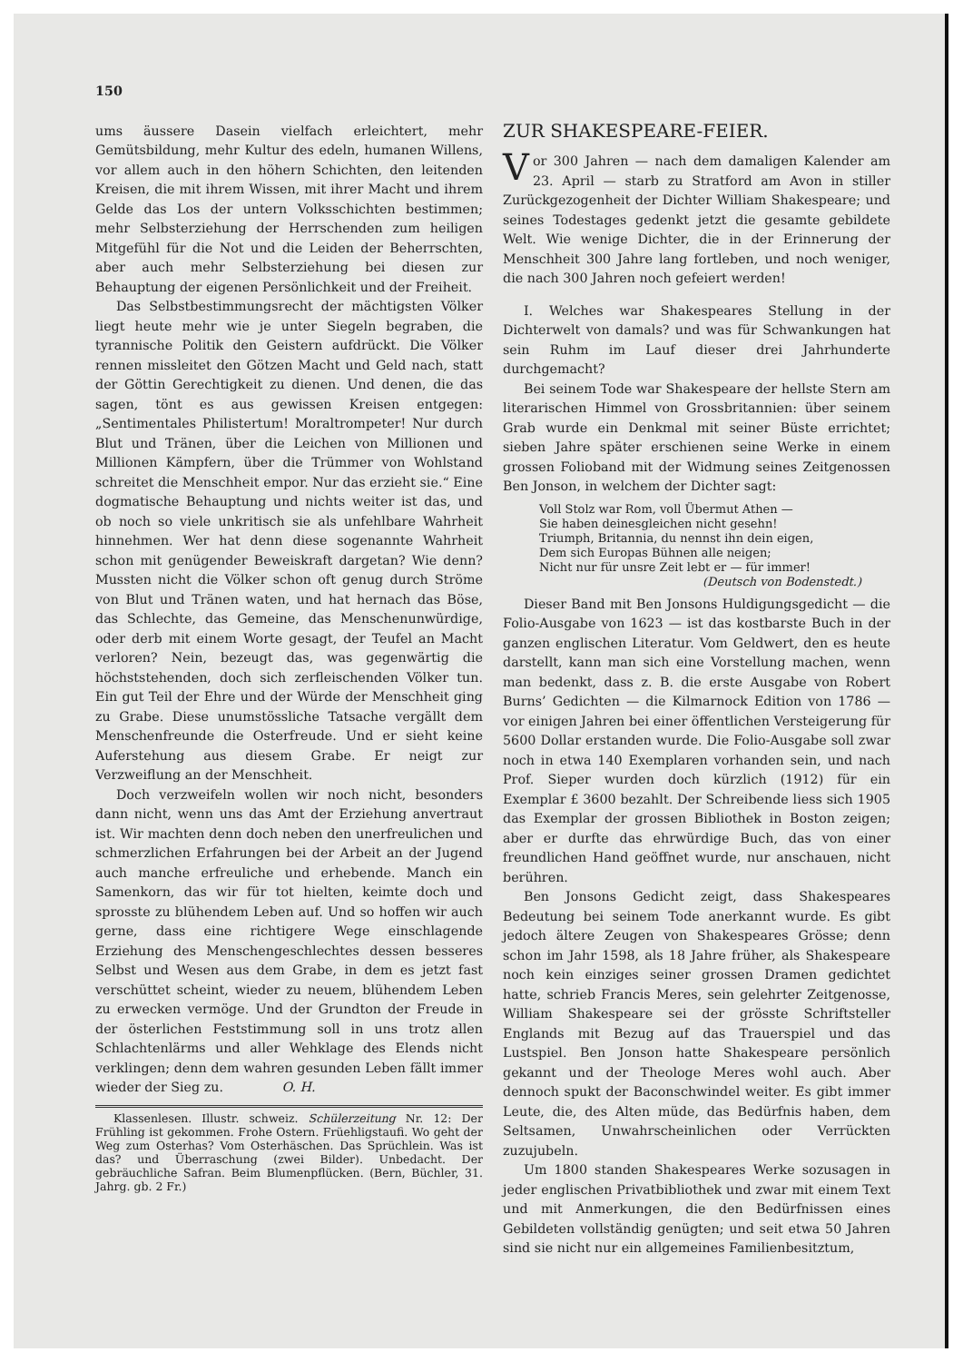150
ums äussere Dasein vielfach erleichtert, mehr Gemütsbildung, mehr Kultur des edeln, humanen Willens, vor allem auch in den höhern Schichten, den leitenden Kreisen, die mit ihrem Wissen, mit ihrer Macht und ihrem Gelde das Los der untern Volksschichten bestimmen; mehr Selbsterziehung der Herrschenden zum heiligen Mitgefühl für die Not und die Leiden der Beherrschten, aber auch mehr Selbsterziehung bei diesen zur Behauptung der eigenen Persönlichkeit und der Freiheit.
Das Selbstbestimmungsrecht der mächtigsten Völker liegt heute mehr wie je unter Siegeln begraben, die tyrannische Politik den Geistern aufdrückt. Die Völker rennen missleitet den Götzen Macht und Geld nach, statt der Göttin Gerechtigkeit zu dienen. Und denen, die das sagen, tönt es aus gewissen Kreisen entgegen: „Sentimentales Philistertum! Moraltrompeter! Nur durch Blut und Tränen, über die Leichen von Millionen und Millionen Kämpfern, über die Trümmer von Wohlstand schreitet die Menschheit empor. Nur das erzieht sie.“ Eine dogmatische Behauptung und nichts weiter ist das, und ob noch so viele unkritisch sie als unfehlbare Wahrheit hinnehmen. Wer hat denn diese sogenannte Wahrheit schon mit genügender Beweiskraft dargetan? Wie denn? Mussten nicht die Völker schon oft genug durch Ströme von Blut und Tränen waten, und hat hernach das Böse, das Schlechte, das Gemeine, das Menschenunwürdige, oder derb mit einem Worte gesagt, der Teufel an Macht verloren? Nein, bezeugt das, was gegenwärtig die höchststehenden, doch sich zerfleischenden Völker tun. Ein gut Teil der Ehre und der Würde der Menschheit ging zu Grabe. Diese unumstössliche Tatsache vergällt dem Menschenfreunde die Osterfreude. Und er sieht keine Auferstehung aus diesem Grabe. Er neigt zur Verzweiflung an der Menschheit.
Doch verzweifeln wollen wir noch nicht, besonders dann nicht, wenn uns das Amt der Erziehung anvertraut ist. Wir machten denn doch neben den unerfreulichen und schmerzlichen Erfahrungen bei der Arbeit an der Jugend auch manche erfreuliche und erhebende. Manch ein Samenkorn, das wir für tot hielten, keimte doch und sprosste zu blühendem Leben auf. Und so hoffen wir auch gerne, dass eine richtigere Wege einschlagende Erziehung des Menschengeschlechtes dessen besseres Selbst und Wesen aus dem Grabe, in dem es jetzt fast verschüttet scheint, wieder zu neuem, blühendem Leben zu erwecken vermöge. Und der Grundton der Freude in der österlichen Feststimmung soll in uns trotz allen Schlachtenlärms und aller Wehklage des Elends nicht verklingen; denn dem wahren gesunden Leben fällt immer wieder der Sieg zu. O. H.
Klassenlesen. Illustr. schweiz. Schülerzeitung Nr. 12: Der Frühling ist gekommen. Frohe Ostern. Früehligstaufi. Wo geht der Weg zum Osterhas? Vom Osterhäschen. Das Sprüchlein. Was ist das? und Überraschung (zwei Bilder). Unbedacht. Der gebräuchliche Safran. Beim Blumenpflücken. (Bern, Büchler, 31. Jahrg. gb. 2 Fr.)
ZUR SHAKESPEARE-FEIER.
Vor 300 Jahren — nach dem damaligen Kalender am 23. April — starb zu Stratford am Avon in stiller Zurückgezogenheit der Dichter William Shakespeare; und seines Todestages gedenkt jetzt die gesamte gebildete Welt. Wie wenige Dichter, die in der Erinnerung der Menschheit 300 Jahre lang fortleben, und noch weniger, die nach 300 Jahren noch gefeiert werden!
I. Welches war Shakespeares Stellung in der Dichterwelt von damals? und was für Schwankungen hat sein Ruhm im Lauf dieser drei Jahrhunderte durchgemacht?
Bei seinem Tode war Shakespeare der hellste Stern am literarischen Himmel von Grossbritannien: über seinem Grab wurde ein Denkmal mit seiner Büste errichtet; sieben Jahre später erschienen seine Werke in einem grossen Folioband mit der Widmung seines Zeitgenossen Ben Jonson, in welchem der Dichter sagt:
Voll Stolz war Rom, voll Übermut Athen —
Sie haben deinesgleichen nicht gesehn!
Triumph, Britannia, du nennst ihn dein eigen,
Dem sich Europas Bühnen alle neigen;
Nicht nur für unsre Zeit lebt er — für immer!
(Deutsch von Bodenstedt.)
Dieser Band mit Ben Jonsons Huldigungsgedicht — die Folio-Ausgabe von 1623 — ist das kostbarste Buch in der ganzen englischen Literatur. Vom Geldwert, den es heute darstellt, kann man sich eine Vorstellung machen, wenn man bedenkt, dass z. B. die erste Ausgabe von Robert Burns’ Gedichten — die Kilmarnock Edition von 1786 — vor einigen Jahren bei einer öffentlichen Versteigerung für 5600 Dollar erstanden wurde. Die Folio-Ausgabe soll zwar noch in etwa 140 Exemplaren vorhanden sein, und nach Prof. Sieper wurden doch kürzlich (1912) für ein Exemplar £ 3600 bezahlt. Der Schreibende liess sich 1905 das Exemplar der grossen Bibliothek in Boston zeigen; aber er durfte das ehrwürdige Buch, das von einer freundlichen Hand geöffnet wurde, nur anschauen, nicht berühren.
Ben Jonsons Gedicht zeigt, dass Shakespeares Bedeutung bei seinem Tode anerkannt wurde. Es gibt jedoch ältere Zeugen von Shakespeares Grösse; denn schon im Jahr 1598, als 18 Jahre früher, als Shakespeare noch kein einziges seiner grossen Dramen gedichtet hatte, schrieb Francis Meres, sein gelehrter Zeitgenosse, William Shakespeare sei der grösste Schriftsteller Englands mit Bezug auf das Trauerspiel und das Lustspiel. Ben Jonson hatte Shakespeare persönlich gekannt und der Theologe Meres wohl auch. Aber dennoch spukt der Baconschwindel weiter. Es gibt immer Leute, die, des Alten müde, das Bedürfnis haben, dem Seltsamen, Unwahrscheinlichen oder Verrückten zuzujubeln.
Um 1800 standen Shakespeares Werke sozusagen in jeder englischen Privatbibliothek und zwar mit einem Text und mit Anmerkungen, die den Bedürfnissen eines Gebildeten vollständig genügten; und seit etwa 50 Jahren sind sie nicht nur ein allgemeines Familienbesitztum,